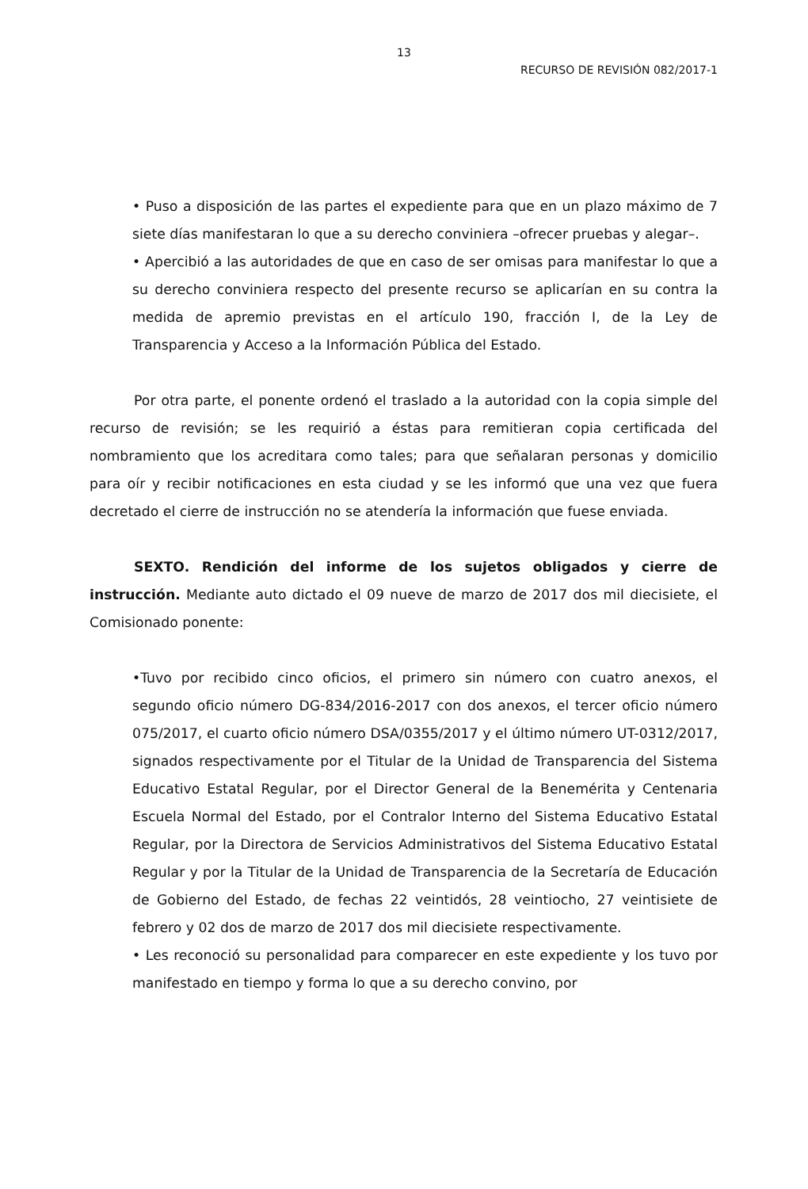13
RECURSO DE REVISIÓN 082/2017-1
• Puso a disposición de las partes el expediente para que en un plazo máximo de 7 siete días manifestaran lo que a su derecho conviniera –ofrecer pruebas y alegar–.
• Apercibió a las autoridades de que en caso de ser omisas para manifestar lo que a su derecho conviniera respecto del presente recurso se aplicarían en su contra la medida de apremio previstas en el artículo 190, fracción I, de la Ley de Transparencia y Acceso a la Información Pública del Estado.
Por otra parte, el ponente ordenó el traslado a la autoridad con la copia simple del recurso de revisión; se les requirió a éstas para remitieran copia certificada del nombramiento que los acreditara como tales; para que señalaran personas y domicilio para oír y recibir notificaciones en esta ciudad y se les informó que una vez que fuera decretado el cierre de instrucción no se atendería la información que fuese enviada.
SEXTO. Rendición del informe de los sujetos obligados y cierre de instrucción. Mediante auto dictado el 09 nueve de marzo de 2017 dos mil diecisiete, el Comisionado ponente:
•Tuvo por recibido cinco oficios, el primero sin número con cuatro anexos, el segundo oficio número DG-834/2016-2017 con dos anexos, el tercer oficio número 075/2017, el cuarto oficio número DSA/0355/2017 y el último número UT-0312/2017, signados respectivamente por el Titular de la Unidad de Transparencia del Sistema Educativo Estatal Regular, por el Director General de la Benemérita y Centenaria Escuela Normal del Estado, por el Contralor Interno del Sistema Educativo Estatal Regular, por la Directora de Servicios Administrativos del Sistema Educativo Estatal Regular y por la Titular de la Unidad de Transparencia de la Secretaría de Educación de Gobierno del Estado, de fechas 22 veintidós, 28 veintiocho, 27 veintisiete de febrero y 02 dos de marzo de 2017 dos mil diecisiete respectivamente.
• Les reconoció su personalidad para comparecer en este expediente y los tuvo por manifestado en tiempo y forma lo que a su derecho convino, por